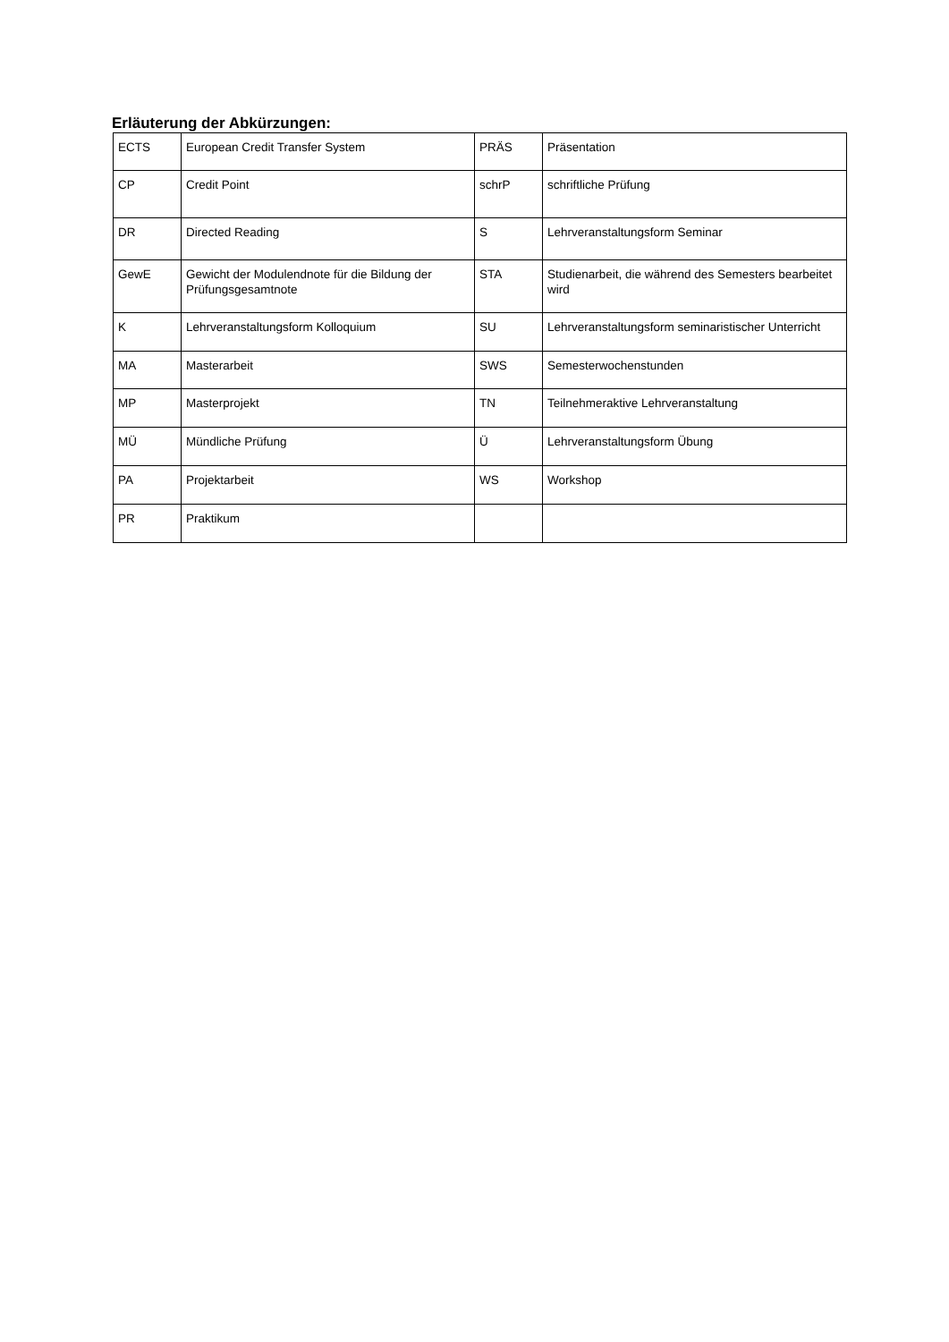Erläuterung der Abkürzungen:
| ECTS | European Credit Transfer System | PRÄS | Präsentation |
| CP | Credit Point | schrP | schriftliche Prüfung |
| DR | Directed Reading | S | Lehrveranstaltungsform Seminar |
| GewE | Gewicht der Modulendnote für die Bildung der Prüfungsgesamtnote | STA | Studienarbeit, die während des Semesters bearbeitet wird |
| K | Lehrveranstaltungsform Kolloquium | SU | Lehrveranstaltungsform seminaristischer Unterricht |
| MA | Masterarbeit | SWS | Semesterwochenstunden |
| MP | Masterprojekt | TN | Teilnehmeraktive Lehrveranstaltung |
| MÜ | Mündliche Prüfung | Ü | Lehrveranstaltungsform Übung |
| PA | Projektarbeit | WS | Workshop |
| PR | Praktikum | | |